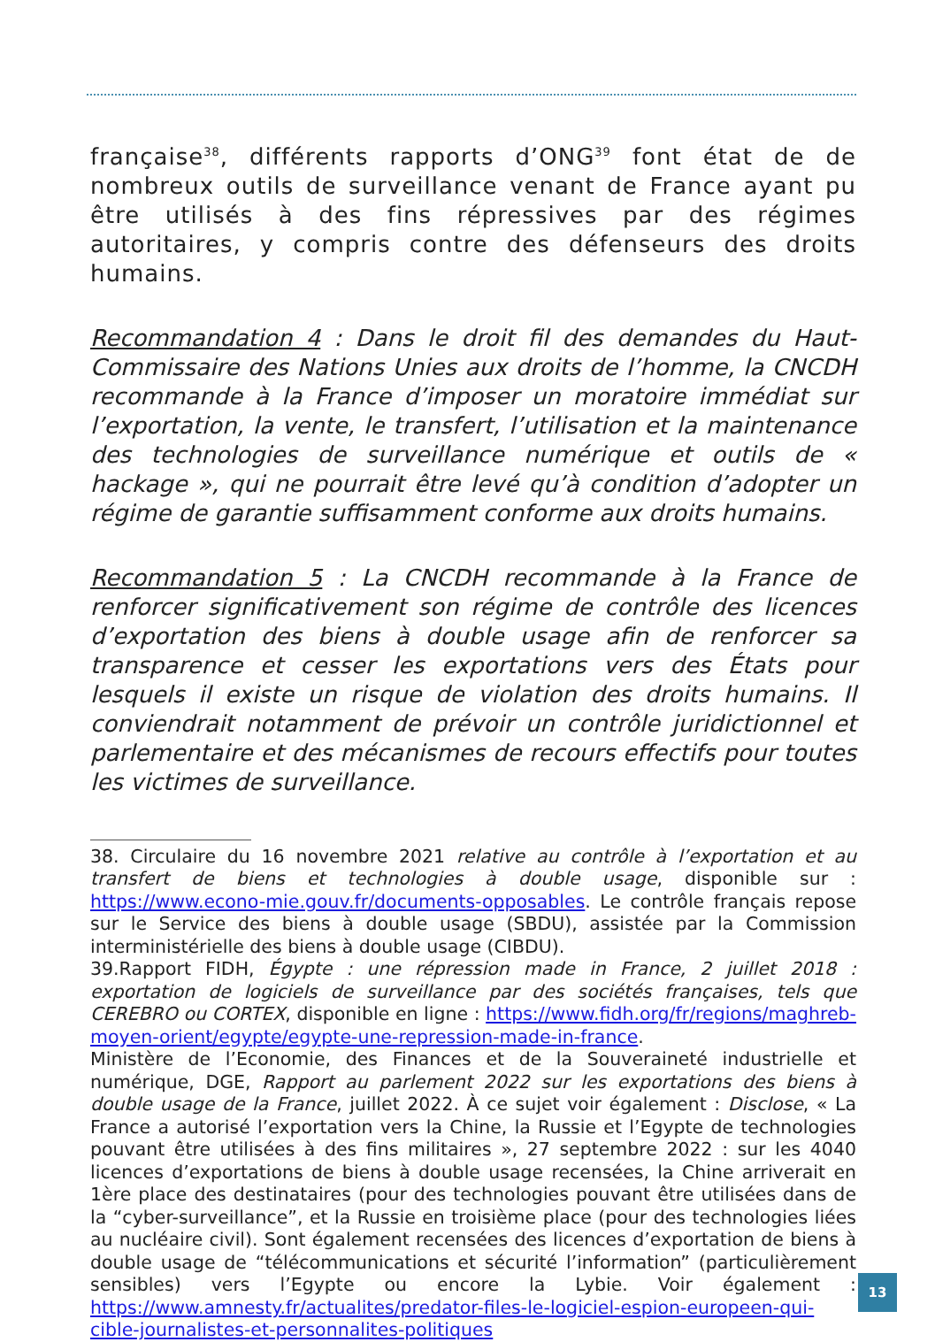française<sup>38</sup>, différents rapports d’ONG<sup>39</sup> font état de de nombreux outils de surveillance venant de France ayant pu être utilisés à des fins répressives par des régimes autoritaires, y compris contre des défenseurs des droits humains.
Recommandation 4 : Dans le droit fil des demandes du Haut-Commissaire des Nations Unies aux droits de l’homme, la CNCDH recommande à la France d’imposer un moratoire immédiat sur l’exportation, la vente, le transfert, l’utilisation et la maintenance des technologies de surveillance numérique et outils de « hackage », qui ne pourrait être levé qu’à condition d’adopter un régime de garantie suffisamment conforme aux droits humains.
Recommandation 5 : La CNCDH recommande à la France de renforcer significativement son régime de contrôle des licences d’exportation des biens à double usage afin de renforcer sa transparence et cesser les exportations vers des États pour lesquels il existe un risque de violation des droits humains. Il conviendrait notamment de prévoir un contrôle juridictionnel et parlementaire et des mécanismes de recours effectifs pour toutes les victimes de surveillance.
38. Circulaire du 16 novembre 2021 relative au contrôle à l’exportation et au transfert de biens et technologies à double usage, disponible sur : https://www.econo-mie.gouv.fr/documents-opposables. Le contrôle français repose sur le Service des biens à double usage (SBDU), assistée par la Commission interministérielle des biens à double usage (CIBDU).
39.Rapport FIDH, Égypte : une répression made in France, 2 juillet 2018 : exportation de logiciels de surveillance par des sociétés françaises, tels que CEREBRO ou CORTEX, disponible en ligne : https://www.fidh.org/fr/regions/maghreb-moyen-orient/egypte/egypte-une-repression-made-in-france.
Ministère de l’Economie, des Finances et de la Souveraineté industrielle et numérique, DGE, Rapport au parlement 2022 sur les exportations des biens à double usage de la France, juillet 2022. À ce sujet voir également : Disclose, « La France a autorisé l’exportation vers la Chine, la Russie et l’Egypte de technologies pouvant être utilisées à des fins militaires », 27 septembre 2022 : sur les 4040 licences d’exportations de biens à double usage recensées, la Chine arriverait en 1ère place des destinataires (pour des technologies pouvant être utilisées dans de la “cyber-surveillance”, et la Russie en troisième place (pour des technologies liées au nucléaire civil). Sont également recensées des licences d’exportation de biens à double usage de “télécommunications et sécurité l’information” (particulièrement sensibles) vers l’Egypte ou encore la Lybie. Voir également : https://www.amnesty.fr/actualites/predator-files-le-logiciel-espion-europeen-qui-cible-journalistes-et-personnalites-politiques
13